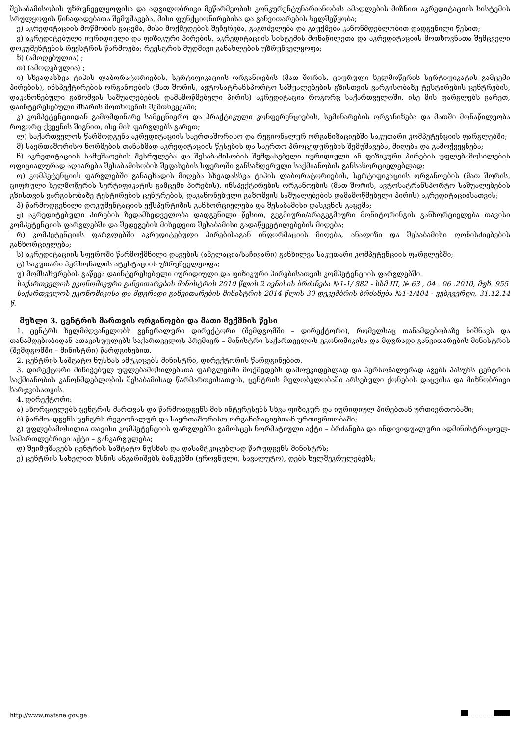შესაბამისობის უზრუნველყოფისა და ადგილობრივი მეწარმეობის კონკურენტუნარიანობის ამაღლების მიზნით აკრედიტაციის სისტემის სრულყოფის წინადადებათა შემუშავება, მისი ფუნქციონირებისა და განვითარების ხელშეწყობა;
ე) აკრედიტაციის მოწმობის გაცემა, მისი მოქმედების შეჩერება, გაგრძელება და გაუქმება კანონმდებლობით დადგენილი წესით;
ვ) აკრედიტებული იურიდიული და ფიზიკური პირების, აკრედიტაციის სისტემის მონაწილეთა და აკრედიტაციის მოთხოვნათა შემცველი დოკუმენტების რეესტრის წარმოება; რეესტრის მუდმივი განახლების უზრუნველყოფა;
ზ) (ამოღებულია) ;
თ) (ამოღებულია) ;
ი) სხვადასხვა ტიპის ლაბორატორიების, სერტიფიკაციის ორგანოების (მათ შორის, ციფრული ხელმოწერის სერტიფიკატის გამცემი პირების), ინსპექტირების ორგანოების (მათ შორის, ავტოსატრანსპორტო საშუალებების გზისთვის ვარგისობაზე ტესტირების ცენტრების, დაკანონებული გაზომვის საშუალებების დამამოწმებელი პირის) აკრედიტაცია როგორც საქართველოში, ისე მის ფარგლებს გარეთ, დაინტერესებული მხარის მოთხოვნის შემთხვევაში;
კ) კომპეტენციიდან გამომდინარე სამეცნიერო და პრაქტიკული კონფერენციების, სემინარების ორგანიზება და მათში მონაწილეობა როგორც ქვეყნის შიგნით, ისე მის ფარგლებს გარეთ;
ლ) საქართველოს წარმოდგენა აკრედიტაციის საერთაშორისო და რეგიონალურ ორგანიზაციებში საკუთარი კომპეტენციის ფარგლებში;
მ) საერთაშორისო ნორმების თანახმად აკრედიტაციის წესების და საერთო პროცედურების შემუშავება, მიღება და გამოქვეყნება;
ნ) აკრედიტაციის სამუშაოების შესრულება და შესაბამისობის შემფასებელი იურიდიული ან ფიზიკური პირების უფლებამოსილების ოფიციალურად აღიარება შესაბამისობის შეფასების სფეროში განსაზღვრული საქმიანობის განსახორციელებლად;
ო) კომპეტენციის ფარგლებში განაცხადის მიღება სხვადასხვა ტიპის ლაბორატორიების, სერტიფიკაციის ორგანოების (მათ შორის, ციფრული ხელმოწერის სერტიფიკატის გამცემი პირების), ინსპექტირების ორგანოების (მათ შორის, ავტოსატრანსპორტო საშუალებების გზისთვის ვარგისობაზე ტესტირების ცენტრების, დაკანონებული გაზომვის საშუალებების დამამოწმებელი პირის) აკრედიტაციისათვის;
პ) წარმოდგენილი დოკუმენტაციის ექსპერტიზის განხორციელება და შესაბამისი დასკვნის გაცემა;
ჟ) აკრედიტებული პირების ზედამხედველობა დადგენილი წესით, გეგმიური/არაგეგმიური მონიტორინგის განხორციელება თავისი კომპეტენციის ფარგლებში და შედეგების მიხედვით შესაბამისი გადაწყვეტილებების მიღება;
რ) კომპეტენციის ფარგლებში აკრედიტებული პირებისაგან ინფორმაციის მიღება, ანალიზი და შესაბამისი ღონისძიებების განხორციელება;
ს) აკრედიტაციის სფეროში წარმოქმნილი დავების (აპელაცია/საჩივარი) განხილვა საკუთარი კომპეტენციის ფარგლებში;
ტ) საკუთარი პერსონალის ატესტაციის უზრუნველყოფა;
უ) მომსახურების გაწევა დაინტერესებული იურიდიული და ფიზიკური პირებისათვის კომპეტენციის ფარგლებში.
საქართველოს ეკონომიკური განვითარების მინისტრის 2010 წლის 2 ივნისის ბრძანება №1-1/ 882 - სსმ III, № 63 , 04 . 06 .2010, მუხ. 955
საქართველოს ეკონომიკისა და მდგრადი განვითარების მინისტრის 2014 წლის 30 დეკემბრის ბრძანება №1-1/404 - ვებგვერდი, 31.12.14 წ.
მუხლი 3. ცენტრის მართვის ორგანოები და მათი შექმნის წესი
1. ცენტრს ხელმძღვანელობს გენერალური დირექტორი (შემდგომში – დირექტორი), რომელსაც თანამდებობაზე ნიშნავს და თანამდებობიდან ათავისუფლებს საქართველოს პრემიერ – მინისტრი საქართველოს ეკონომიკისა და მდგრადი განვითარების მინისტრის (შემდგომში – მინისტრი) წარდგინებით.
2. ცენტრის საშტატო ნუსხას ამტკიცებს მინისტრი, დირექტორის წარდგინებით.
3. დირექტორი მინიჭებულ უფლებამოსილებათა ფარგლებში მოქმედებს დამოუკიდებლად და პერსონალურად აგებს პასუხს ცენტრის საქმიანობის კანონმდებლობის შესაბამისად წარმართვისათვის, ცენტრის მფლობელობაში არსებული ქონების დაცვისა და მიზნობრივი ხარჯვისათვის.
4. დირექტორი:
ა) ახორციელებს ცენტრის მართვას და წარმოადგენს მის ინტერესებს სხვა ფიზიკურ და იურიდიულ პირებთან ურთიერთობაში;
ბ) წარმოადგენს ცენტრს რეგიონალურ და საერთაშორისო ორგანიზაციებთან ურთიერთობაში;
გ) უფლებამოსილია თავისი კომპეტენციის ფარგლებში გამოსცეს ნორმატიული აქტი – ბრძანება და ინდივიდუალური ადმინისტრაციულ-სამართლებრივი აქტი – განკარგულება;
დ) შეიმუშავებს ცენტრის საშტატო ნუსხას და დასამტკიცებლად წარუდგენს მინისტრს;
ე) ცენტრის სახელით ხსნის ანგარიშებს ბანკებში (ეროვნული, სავალუტო), დებს ხელშეკრულებებს;
http://www.matsne.gov.ge